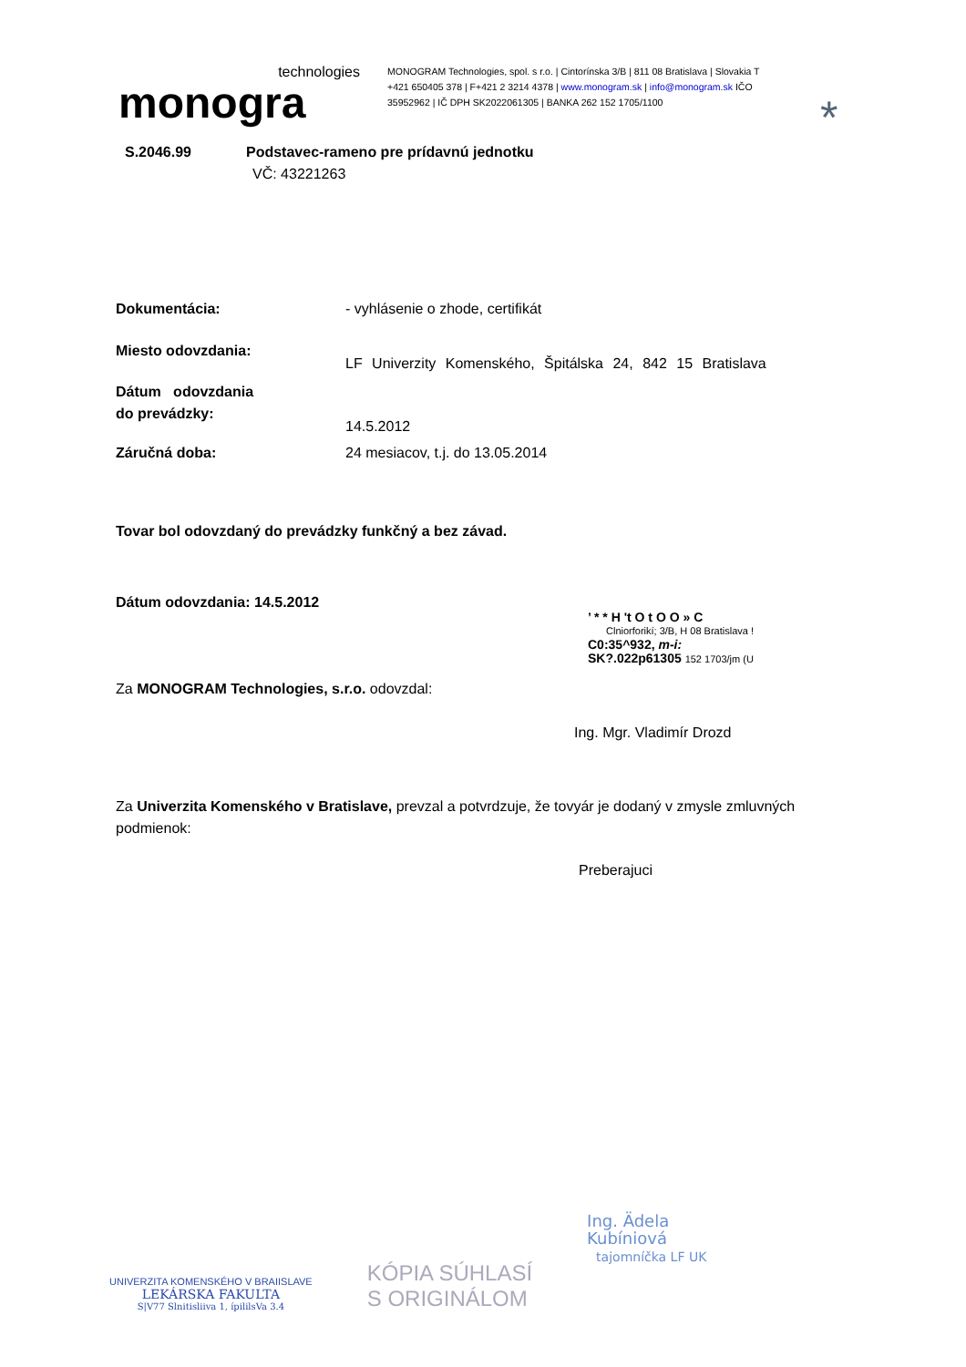technologies
monogra
MONOGRAM Technologies, spol. s r.o. | Cintorínska 3/B | 811 08 Bratislava | Slovakia T +421 650405 378 | F+421 2 3214 4378 | www.monogram.sk | info@monogram.sk IČO 35952962 | IČ DPH SK2022061305 | BANKA 262 152 1705/1100
*
S.2046.99 Podstavec-rameno pre prídavnú jednotku
VČ: 43221263
Dokumentácia: - vyhlásenie o zhode, certifikát
Miesto odovzdania:
LF Univerzity Komenského, Špitálska 24, 842 15 Bratislava
Dátum odovzdania
do prevádzky:
14.5.2012
Záručná doba: 24 mesiacov, t.j. do 13.05.2014
Tovar bol odovzdaný do prevádzky funkčný a bez závad.
Dátum odovzdania: 14.5.2012
’ * * H 't O t O O » C
Clniorforikí; 3/B, H 08 Bratislava !
C0:35^932, m-i:
SK?.022p61305 152 1703/jm (U
Za MONOGRAM Technologies, s.r.o. odovzdal:
Ing. Mgr. Vladimír Drozd
Za Univerzita Komenského v Bratislave, prevzal a potvrdzuje, že tovyár je dodaný v zmysle zmluvných
podmienok:
Preberajuci
UNIVERZITA KOMENSKÉHO V BRAIISLAVE
LEKÁRSKA FAKULTA
S|V77 Slnitisliiva 1, ípililsVa 3.4
KÓPIA SÚHLASÍ
S ORIGINÁLOM
Ing. Ädela
Kubíniová
tajomníčka LF UK